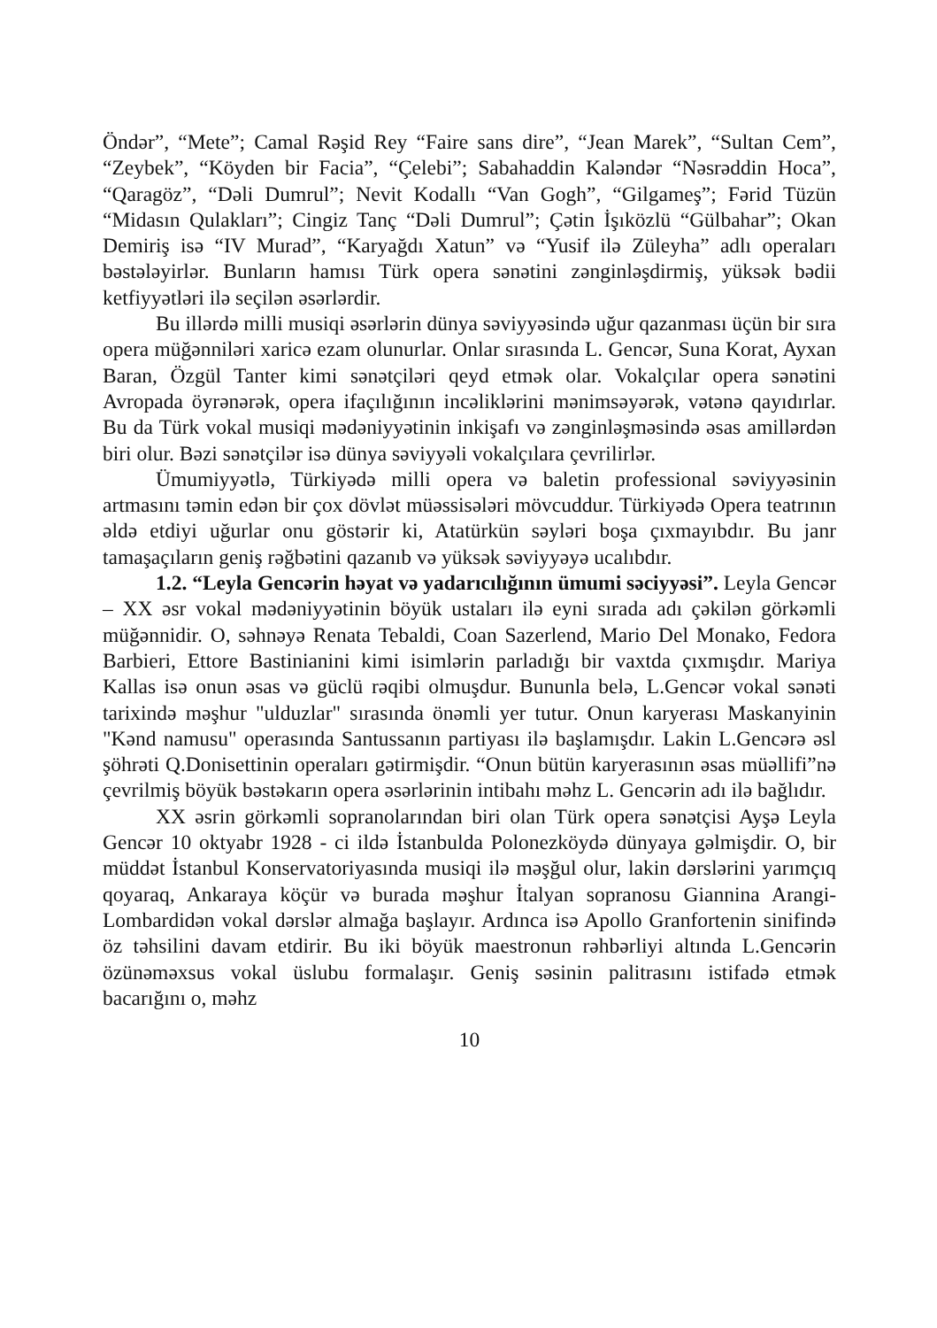Öndər”, “Mete”; Camal Rəşid Rey “Faire sans dire”, “Jean Marek”, “Sultan Cem”, “Zeybek”, “Köyden bir Facia”, “Çelebi”; Sabahaddin Kaləndər “Nəsrəddin Hoca”, “Qaragöz”, “Dəli Dumrul”; Nevit Kodallı “Van Gogh”, “Gilgameş”; Fərid Tüzün “Midasın Qulakları”; Cingiz Tanç “Dəli Dumrul”; Çətin İşıközlü “Gülbahar”; Okan Demiriş isə “IV Murad”, “Karyağdı Xatun” və “Yusif ilə Züleyha” adlı operaları bəstələyirlər. Bunların hamısı Türk opera sənətini zənginləşdirmiş, yüksək bədii ketfiyyətləri ilə seçilən əsərlərdir.
Bu illərdə milli musiqi əsərlərin dünya səviyyəsində uğur qazanması üçün bir sıra opera müğənniləri xaricə ezam olunurlar. Onlar sırasında L. Gencər, Suna Korat, Ayxan Baran, Özgül Tanter kimi sənətçiləri qeyd etmək olar. Vokalçılar opera sənətini Avropada öyrənərək, opera ifaçılığının incəliklərini mənimsəyərək, vətənə qayıdırlar. Bu da Türk vokal musiqi mədəniyyətinin inkişafı və zənginləşməsində əsas amillərdən biri olur. Bəzi sənətçilər isə dünya səviyyəli vokalçılara çevrilirlər.
Ümumiyyətlə, Türkiyədə milli opera və baletin professional səviyyəsinin artmasını təmin edən bir çox dövlət müəssisələri mövcuddur. Türkiyədə Opera teatrının əldə etdiyi uğurlar onu göstərir ki, Atatürkün səyləri boşa çıxmayıbdır. Bu janr tamaşaçıların geniş rəğbətini qazanıb və yüksək səviyyəyə ucalıbdır.
1.2. “Leyla Gencərin həyat və yadarıcılığının ümumi səciyyəsi”. Leyla Gencər – XX əsr vokal mədəniyyətinin böyük ustaları ilə eyni sırada adı çəkilən görkəmli müğənnidir. O, səhnəyə Renata Tebaldi, Coan Sazerlend, Mario Del Monako, Fedora Barbieri, Ettore Bastinianini kimi isimlərin parladığı bir vaxtda çıxmışdır. Mariya Kallas isə onun əsas və güclü rəqibi olmuşdur. Bununla belə, L.Gencər vokal sənəti tarixində məşhur "ulduzlar" sırasında önəmli yer tutur. Onun karyerası Maskanyinin "Kənd namusu" operasında Santussanın partiyası ilə başlamışdır. Lakin L.Gencərə əsl şöhrəti Q.Donisettinin operaları gətirmişdir. “Onun bütün karyerasının əsas müəllifi”nə çevrilmiş böyük bəstəkarın opera əsərlərinin intibahı məhz L. Gencərin adı ilə bağlıdır.
XX əsrin görkəmli sopranolarından biri olan Türk opera sənətçisi Ayşə Leyla Gencər 10 oktyabr 1928 - ci ildə İstanbulda Polonezköydə dünyaya gəlmişdir. O, bir müddət İstanbul Konservatoriyasında musiqi ilə məşğul olur, lakin dərslərini yarımçıq qoyaraq, Ankaraya köçür və burada məşhur İtalyan sopranosu Giannina Arangi-Lombardidən vokal dərslər almağa başlayır. Ardınca isə Apollo Granfortenin sinifində öz təhsilini davam etdirir. Bu iki böyük maestronun rəhbərliyi altında L.Gencərin özünəməxsus vokal üslubu formalaşır. Geniş səsinin palitrasını istifadə etmək bacarığını o, məhz
10